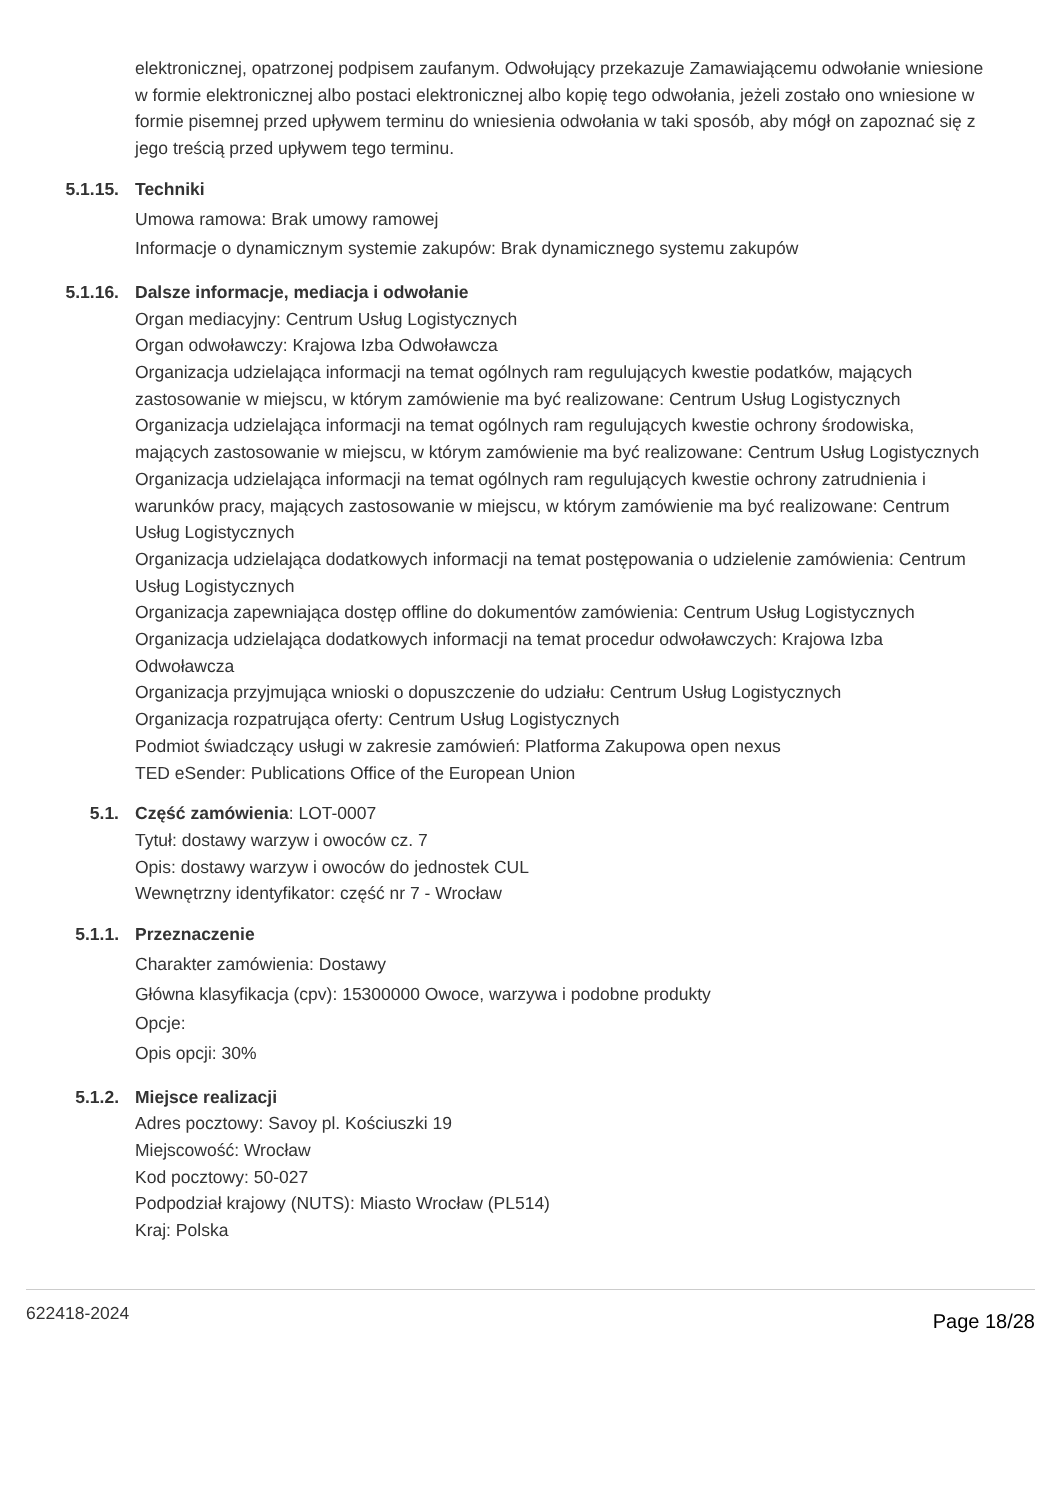elektronicznej, opatrzonej podpisem zaufanym. Odwołujący przekazuje Zamawiającemu odwołanie wniesione w formie elektronicznej albo postaci elektronicznej albo kopię tego odwołania, jeżeli zostało ono wniesione w formie pisemnej przed upływem terminu do wniesienia odwołania w taki sposób, aby mógł on zapoznać się z jego treścią przed upływem tego terminu.
5.1.15. Techniki
Umowa ramowa: Brak umowy ramowej
Informacje o dynamicznym systemie zakupów: Brak dynamicznego systemu zakupów
5.1.16. Dalsze informacje, mediacja i odwołanie
Organ mediacyjny: Centrum Usług Logistycznych
Organ odwoławczy: Krajowa Izba Odwoławcza
Organizacja udzielająca informacji na temat ogólnych ram regulujących kwestie podatków, mających zastosowanie w miejscu, w którym zamówienie ma być realizowane: Centrum Usług Logistycznych
Organizacja udzielająca informacji na temat ogólnych ram regulujących kwestie ochrony środowiska, mających zastosowanie w miejscu, w którym zamówienie ma być realizowane: Centrum Usług Logistycznych
Organizacja udzielająca informacji na temat ogólnych ram regulujących kwestie ochrony zatrudnienia i warunków pracy, mających zastosowanie w miejscu, w którym zamówienie ma być realizowane: Centrum Usług Logistycznych
Organizacja udzielająca dodatkowych informacji na temat postępowania o udzielenie zamówienia: Centrum Usług Logistycznych
Organizacja zapewniająca dostęp offline do dokumentów zamówienia: Centrum Usług Logistycznych
Organizacja udzielająca dodatkowych informacji na temat procedur odwoławczych: Krajowa Izba Odwoławcza
Organizacja przyjmująca wnioski o dopuszczenie do udziału: Centrum Usług Logistycznych
Organizacja rozpatrująca oferty: Centrum Usług Logistycznych
Podmiot świadczący usługi w zakresie zamówień: Platforma Zakupowa open nexus
TED eSender: Publications Office of the European Union
5.1. Część zamówienia: LOT-0007
Tytuł: dostawy warzyw i owoców cz. 7
Opis: dostawy warzyw i owoców do jednostek CUL
Wewnętrzny identyfikator: część nr 7 - Wrocław
5.1.1. Przeznaczenie
Charakter zamówienia: Dostawy
Główna klasyfikacja (cpv): 15300000 Owoce, warzywa i podobne produkty
Opcje:
Opis opcji: 30%
5.1.2. Miejsce realizacji
Adres pocztowy: Savoy pl. Kościuszki 19
Miejscowość: Wrocław
Kod pocztowy: 50-027
Podpodział krajowy (NUTS): Miasto Wrocław (PL514)
Kraj: Polska
622418-2024 Page 18/28